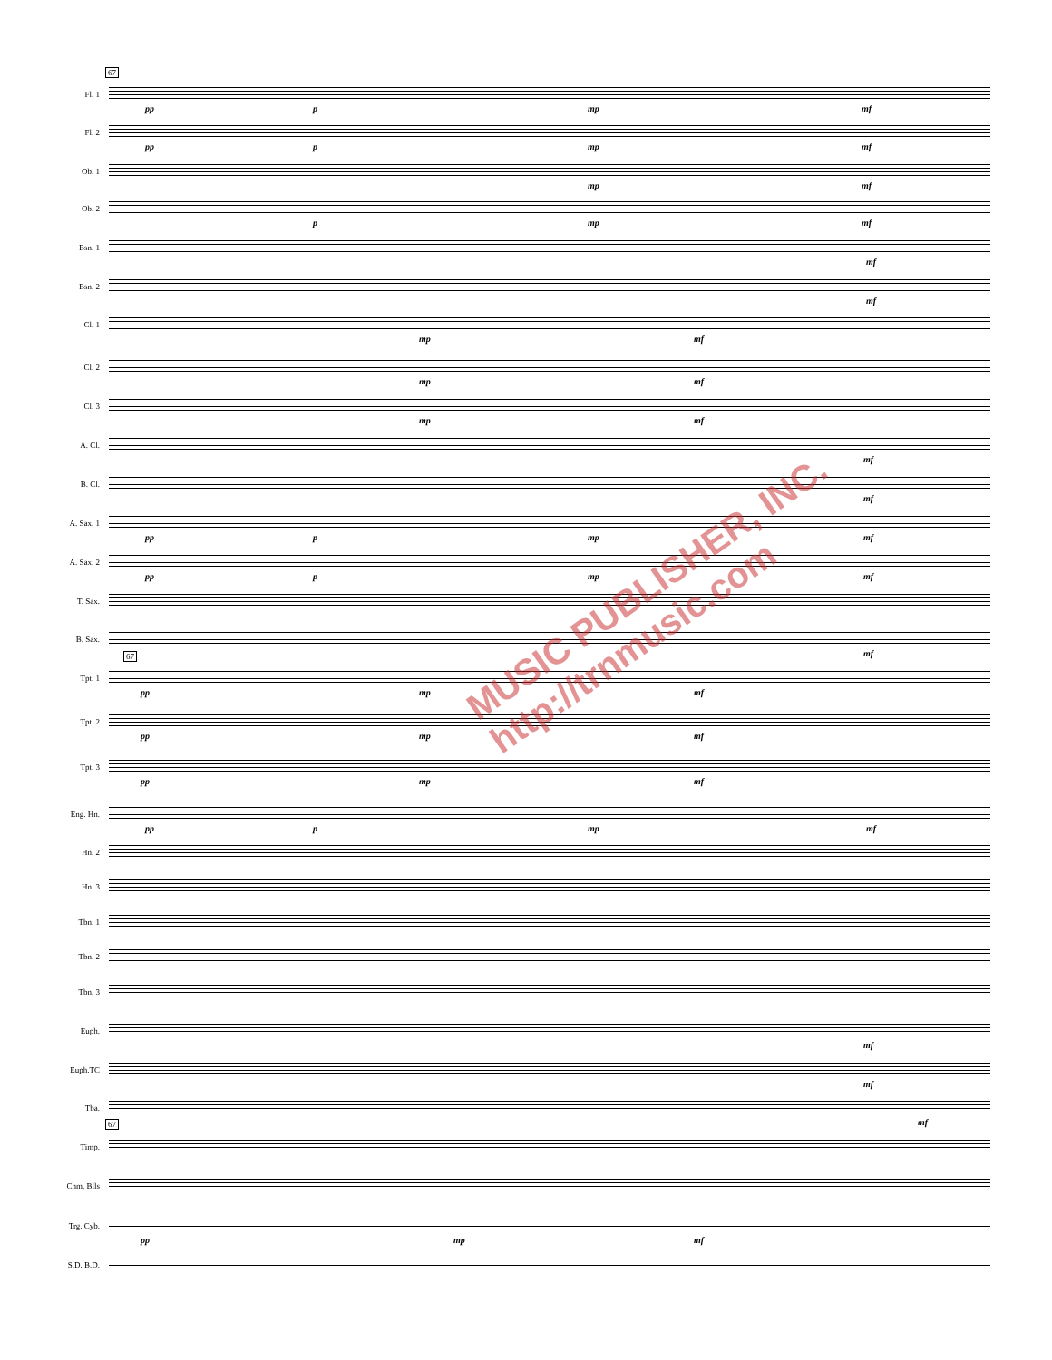67
Fl. 1
pp p mp mf
Fl. 2
pp p mp mf
Ob. 1
mp mf
Ob. 2
p mp mf
Bsn. 1
mf
Bsn. 2
mf
Cl. 1
mp mf
Cl. 2
mp mf
Cl. 3
mp mf
A. Cl.
mf
B. Cl.
mf
A. Sax. 1
pp p mp mf
A. Sax. 2
pp p mp mf
T. Sax.
B. Sax.
mf
67
Tpt. 1
pp mp mf
Tpt. 2
pp mp mf
Tpt. 3
pp mp mf
Eng. Hn.
pp p mp mf
Hn. 2
Hn. 3
Tbn. 1
Tbn. 2
Tbn. 3
Euph.
mf
Euph.TC
mf
Tba.
mf
67
Timp.
Chm. Blls
Trg. Cyb.
pp mp mf
S.D. B.D.
MUSIC PUBLISHER, INC. http://trnmusic.com